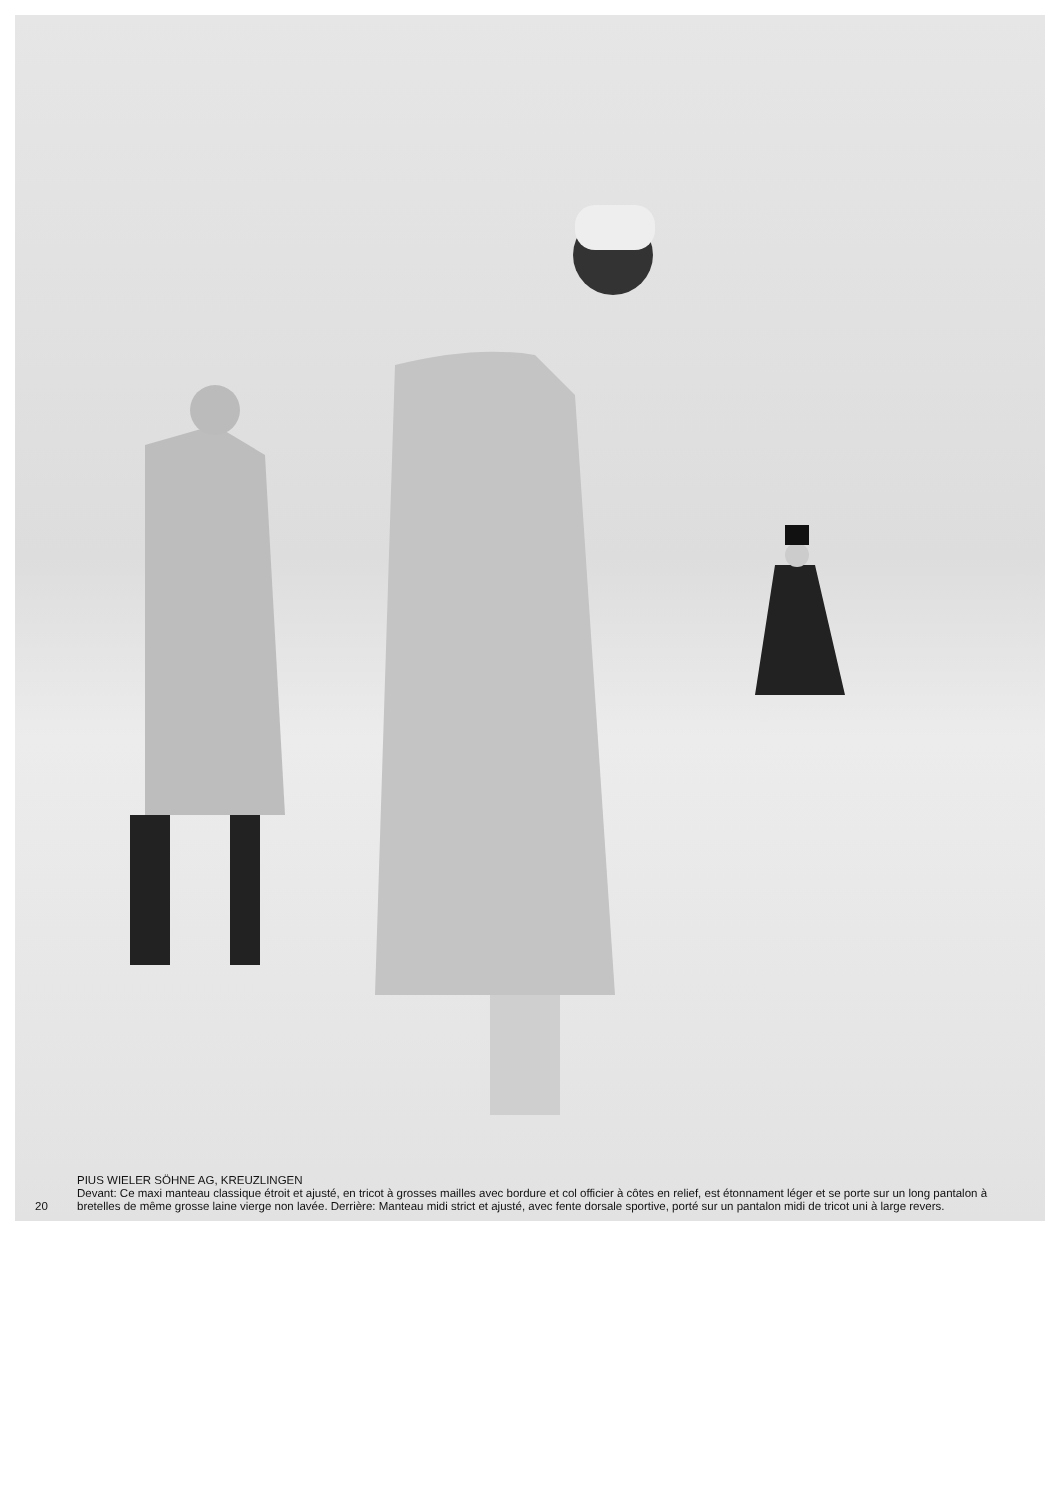20 PIUS WIELER SÖHNE AG, KREUZLINGEN
Devant: Ce maxi manteau classique étroit et ajusté, en tricot à grosses mailles avec bordure et col officier à côtes en relief, est étonnament léger et se porte sur un long pantalon à bretelles de même grosse laine vierge non lavée. Derrière: Manteau midi strict et ajusté, avec fente dorsale sportive, porté sur un pantalon midi de tricot uni à large revers.